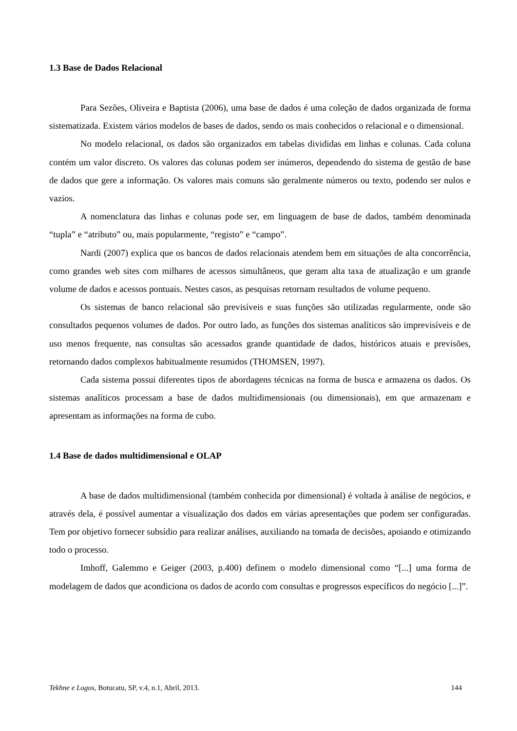1.3 Base de Dados Relacional
Para Sezões, Oliveira e Baptista (2006), uma base de dados é uma coleção de dados organizada de forma sistematizada. Existem vários modelos de bases de dados, sendo os mais conhecidos o relacional e o dimensional.
No modelo relacional, os dados são organizados em tabelas divididas em linhas e colunas. Cada coluna contém um valor discreto. Os valores das colunas podem ser inúmeros, dependendo do sistema de gestão de base de dados que gere a informação. Os valores mais comuns são geralmente números ou texto, podendo ser nulos e vazios.
A nomenclatura das linhas e colunas pode ser, em linguagem de base de dados, também denominada “tupla” e “atributo” ou, mais popularmente, “registo” e “campo”.
Nardi (2007) explica que os bancos de dados relacionais atendem bem em situações de alta concorrência, como grandes web sites com milhares de acessos simultâneos, que geram alta taxa de atualização e um grande volume de dados e acessos pontuais. Nestes casos, as pesquisas retornam resultados de volume pequeno.
Os sistemas de banco relacional são previsíveis e suas funções são utilizadas regularmente, onde são consultados pequenos volumes de dados. Por outro lado, as funções dos sistemas analíticos são imprevisíveis e de uso menos frequente, nas consultas são acessados grande quantidade de dados, históricos atuais e previsões, retornando dados complexos habitualmente resumidos (THOMSEN, 1997).
Cada sistema possui diferentes tipos de abordagens técnicas na forma de busca e armazena os dados. Os sistemas analíticos processam a base de dados multidimensionais (ou dimensionais), em que armazenam e apresentam as informações na forma de cubo.
1.4 Base de dados multidimensional e OLAP
A base de dados multidimensional (também conhecida por dimensional) é voltada à análise de negócios, e através dela, é possível aumentar a visualização dos dados em várias apresentações que podem ser configuradas. Tem por objetivo fornecer subsídio para realizar análises, auxiliando na tomada de decisões, apoiando e otimizando todo o processo.
Imhoff, Galemmo e Geiger (2003, p.400) definem o modelo dimensional como “[...] uma forma de modelagem de dados que acondiciona os dados de acordo com consultas e progressos específicos do negócio [...]”.
Tekhne e Logos, Botucatu, SP, v.4, n.1, Abril, 2013. 144